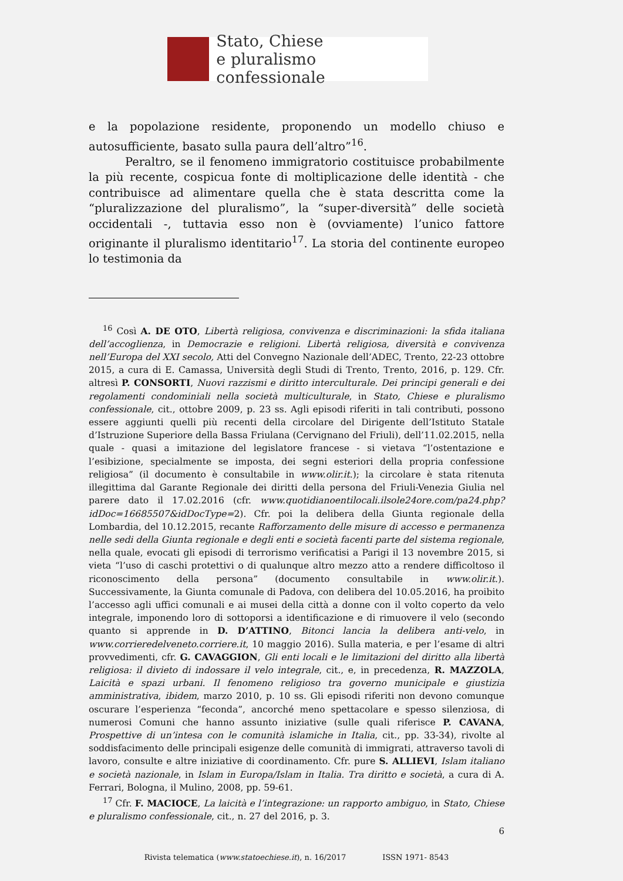Stato, Chiese
e pluralismo confessionale
e la popolazione residente, proponendo un modello chiuso e autosufficiente, basato sulla paura dell’altro”<sup>16</sup>.
Peraltro, se il fenomeno immigratorio costituisce probabilmente la più recente, cospicua fonte di moltiplicazione delle identità - che contribuisce ad alimentare quella che è stata descritta come la “pluralizzazione del pluralismo”, la “super-diversità” delle società occidentali -, tuttavia esso non è (ovviamente) l’unico fattore originante il pluralismo identitario<sup>17</sup>. La storia del continente europeo lo testimonia da
<sup>16</sup> Così A. DE OTO, Libertà religiosa, convivenza e discriminazioni: la sfida italiana dell’accoglienza, in Democrazie e religioni. Libertà religiosa, diversità e convivenza nell’Europa del XXI secolo, Atti del Convegno Nazionale dell’ADEC, Trento, 22-23 ottobre 2015, a cura di E. Camassa, Università degli Studi di Trento, Trento, 2016, p. 129. Cfr. altresì P. CONSORTI, Nuovi razzismi e diritto interculturale. Dei principi generali e dei regolamenti condominiali nella società multiculturale, in Stato, Chiese e pluralismo confessionale, cit., ottobre 2009, p. 23 ss. Agli episodi riferiti in tali contributi, possono essere aggiunti quelli più recenti della circolare del Dirigente dell’Istituto Statale d’Istruzione Superiore della Bassa Friulana (Cervignano del Friuli), dell’11.02.2015, nella quale - quasi a imitazione del legislatore francese - si vietava “l’ostentazione e l’esibizione, specialmente se imposta, dei segni esteriori della propria confessione religiosa” (il documento è consultabile in www.olir.it.); la circolare è stata ritenuta illegittima dal Garante Regionale dei diritti della persona del Friuli-Venezia Giulia nel parere dato il 17.02.2016 (cfr. www.quotidianoentilocali.ilsole24ore.com/pa24.php?idDoc=16685507&idDocType=2). Cfr. poi la delibera della Giunta regionale della Lombardia, del 10.12.2015, recante Rafforzamento delle misure di accesso e permanenza nelle sedi della Giunta regionale e degli enti e società facenti parte del sistema regionale, nella quale, evocati gli episodi di terrorismo verificatisi a Parigi il 13 novembre 2015, si vieta “l’uso di caschi protettivi o di qualunque altro mezzo atto a rendere difficoltoso il riconoscimento della persona” (documento consultabile in www.olir.it.). Successivamente, la Giunta comunale di Padova, con delibera del 10.05.2016, ha proibito l’accesso agli uffici comunali e ai musei della città a donne con il volto coperto da velo integrale, imponendo loro di sottoporsi a identificazione e di rimuovere il velo (secondo quanto si apprende in D. D’ATTINO, Bitonci lancia la delibera anti-velo, in www.corrieredelveneto.corriere.it, 10 maggio 2016). Sulla materia, e per l’esame di altri provvedimenti, cfr. G. CAVAGGION, Gli enti locali e le limitazioni del diritto alla libertà religiosa: il divieto di indossare il velo integrale, cit., e, in precedenza, R. MAZZOLA, Laicità e spazi urbani. Il fenomeno religioso tra governo municipale e giustizia amministrativa, ibidem, marzo 2010, p. 10 ss. Gli episodi riferiti non devono comunque oscurare l’esperienza “feconda”, ancorché meno spettacolare e spesso silenziosa, di numerosi Comuni che hanno assunto iniziative (sulle quali riferisce P. CAVANA, Prospettive di un’intesa con le comunità islamiche in Italia, cit., pp. 33-34), rivolte al soddisfacimento delle principali esigenze delle comunità di immigrati, attraverso tavoli di lavoro, consulte e altre iniziative di coordinamento. Cfr. pure S. ALLIEVI, Islam italiano e società nazionale, in Islam in Europa/Islam in Italia. Tra diritto e società, a cura di A. Ferrari, Bologna, il Mulino, 2008, pp. 59-61.
<sup>17</sup> Cfr. F. MACIOCE, La laicità e l’integrazione: un rapporto ambiguo, in Stato, Chiese e pluralismo confessionale, cit., n. 27 del 2016, p. 3.
6
Rivista telematica (www.statoechiese.it), n. 16/2017 ISSN 1971- 8543